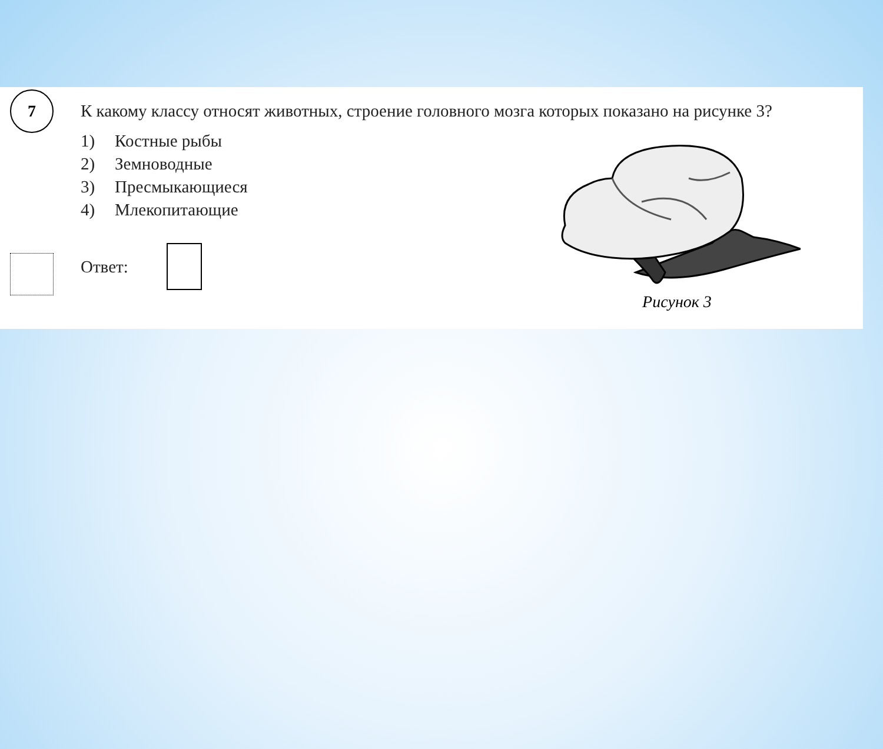7
К какому классу относят животных, строение головного мозга которых показано на рисунке 3?
1) Костные рыбы
2) Земноводные
3) Пресмыкающиеся
4) Млекопитающие
Ответ:
Рисунок 3